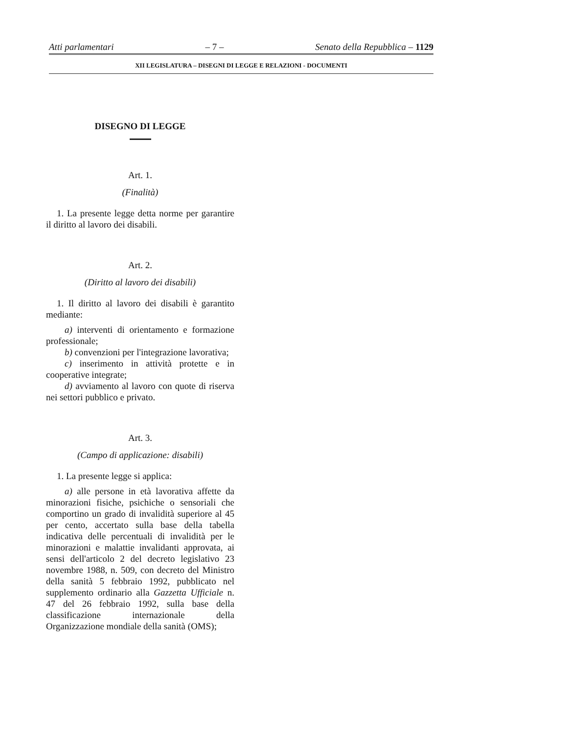Atti parlamentari – 7 – Senato della Repubblica – 1129
XII LEGISLATURA – DISEGNI DI LEGGE E RELAZIONI - DOCUMENTI
DISEGNO DI LEGGE
Art. 1.
(Finalità)
1. La presente legge detta norme per garantire il diritto al lavoro dei disabili.
Art. 2.
(Diritto al lavoro dei disabili)
1. Il diritto al lavoro dei disabili è garantito mediante:
a) interventi di orientamento e formazione professionale;
b) convenzioni per l'integrazione lavorativa;
c) inserimento in attività protette e in cooperative integrate;
d) avviamento al lavoro con quote di riserva nei settori pubblico e privato.
Art. 3.
(Campo di applicazione: disabili)
1. La presente legge si applica:
a) alle persone in età lavorativa affette da minorazioni fisiche, psichiche o sensoriali che comportino un grado di invalidità superiore al 45 per cento, accertato sulla base della tabella indicativa delle percentuali di invalidità per le minorazioni e malattie invalidanti approvata, ai sensi dell'articolo 2 del decreto legislativo 23 novembre 1988, n. 509, con decreto del Ministro della sanità 5 febbraio 1992, pubblicato nel supplemento ordinario alla Gazzetta Ufficiale n. 47 del 26 febbraio 1992, sulla base della classificazione internazionale della Organizzazione mondiale della sanità (OMS);